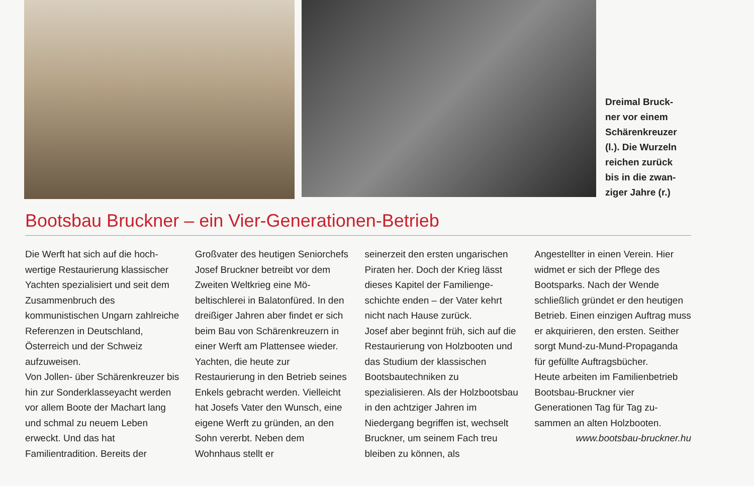Dreimal Bruck-
ner vor einem
Schärenkreuzer
(l.). Die Wurzeln
reichen zurück
bis in die zwan-
ziger Jahre (r.)
Bootsbau Bruckner – ein Vier-Generationen-Betrieb
Die Werft hat sich auf die hoch­wertige Restaurierung klassi­scher Yachten spezialisiert und seit dem Zusammenbruch des kommunistischen Ungarn zahl­reiche Referenzen in Deutsch­land, Österreich und der Schweiz aufzuweisen.
Von Jollen- über Schärenkreuzer bis hin zur Sonderklasseyacht werden vor allem Boote der Machart lang und schmal zu neuem Leben erweckt. Und das hat Familientradition. Bereits der
Großvater des heutigen Senior­chefs Josef Bruckner betreibt vor dem Zweiten Weltkrieg eine Mö­beltischlerei in Balatonfüred. In den dreißiger Jahren aber findet er sich beim Bau von Schären­kreuzern in einer Werft am Plat­tensee wieder. Yachten, die heute zur Restaurierung in den Betrieb seines Enkels gebracht werden. Vielleicht hat Josefs Vater den Wunsch, eine eigene Werft zu gründen, an den Sohn vererbt. Neben dem Wohnhaus stellt er
seinerzeit den ersten ungarischen Piraten her. Doch der Krieg lässt dieses Kapitel der Familienge­schichte enden – der Vater kehrt nicht nach Hause zurück.
Josef aber beginnt früh, sich auf die Restaurierung von Holz­booten und das Studium der klassischen Bootsbautechniken zu spezialisieren. Als der Holz­bootsbau in den achtziger Jahren im Niedergang begriffen ist, wechselt Bruckner, um seinem Fach treu bleiben zu können, als
Angestellter in einen Verein. Hier widmet er sich der Pflege des Bootsparks. Nach der Wende schließlich gründet er den heu­tigen Betrieb. Einen einzigen Auftrag muss er akquirieren, den ersten. Seither sorgt Mund-zu-Mund-Propaganda für gefüllte Auftragsbücher.
Heute arbeiten im Familien­betrieb Bootsbau-Bruckner vier Generationen Tag für Tag zu­sammen an alten Holzbooten.
www.bootsbau-bruckner.hu